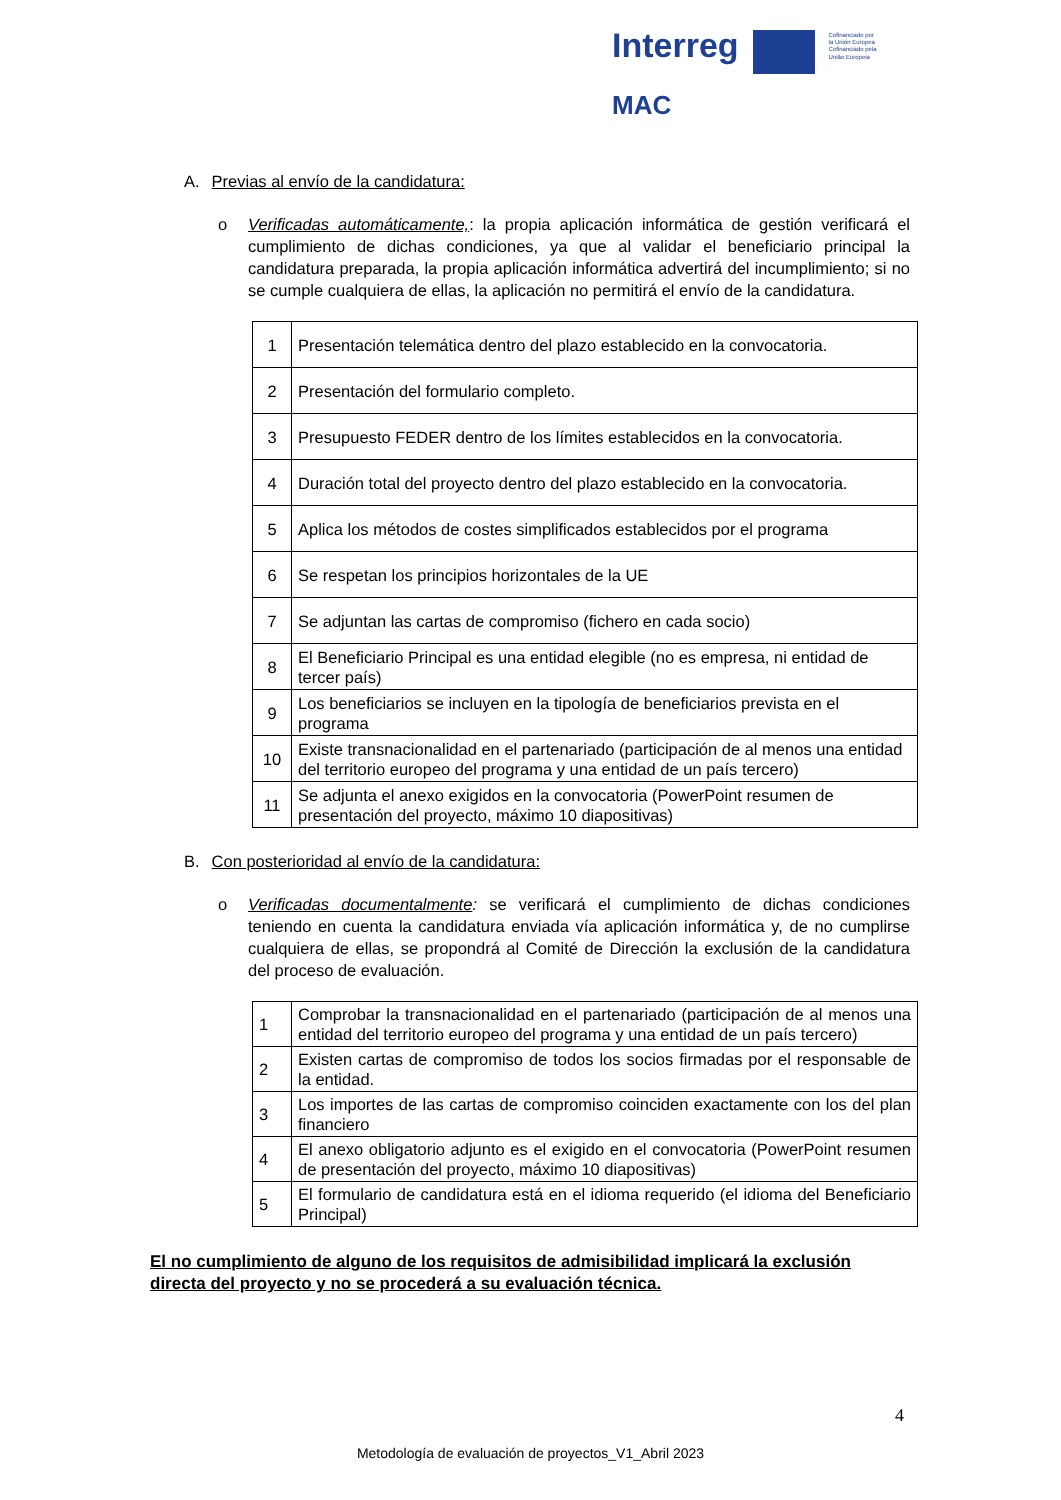Interreg
MAC
Cofinanciado por
la Unión Europea
Cofinanciado pela
União Europeia
A. Previas al envío de la candidatura:
o Verificadas automáticamente,: la propia aplicación informática de gestión verificará el cumplimiento de dichas condiciones, ya que al validar el beneficiario principal la candidatura preparada, la propia aplicación informática advertirá del incumplimiento; si no se cumple cualquiera de ellas, la aplicación no permitirá el envío de la candidatura.
| 1 | Presentación telemática dentro del plazo establecido en la convocatoria. |
| 2 | Presentación del formulario completo. |
| 3 | Presupuesto FEDER dentro de los límites establecidos en la convocatoria. |
| 4 | Duración total del proyecto dentro del plazo establecido en la convocatoria. |
| 5 | Aplica los métodos de costes simplificados establecidos por el programa |
| 6 | Se respetan los principios horizontales de la UE |
| 7 | Se adjuntan las cartas de compromiso (fichero en cada socio) |
| 8 | El Beneficiario Principal es una entidad elegible (no es empresa, ni entidad de tercer país) |
| 9 | Los beneficiarios se incluyen en la tipología de beneficiarios prevista en el programa |
| 10 | Existe transnacionalidad en el partenariado (participación de al menos una entidad del territorio europeo del programa y una entidad de un país tercero) |
| 11 | Se adjunta el anexo exigidos en la convocatoria (PowerPoint resumen de presentación del proyecto, máximo 10 diapositivas) |
B. Con posterioridad al envío de la candidatura:
o Verificadas documentalmente: se verificará el cumplimiento de dichas condiciones teniendo en cuenta la candidatura enviada vía aplicación informática y, de no cumplirse cualquiera de ellas, se propondrá al Comité de Dirección la exclusión de la candidatura del proceso de evaluación.
| 1 | Comprobar la transnacionalidad en el partenariado (participación de al menos una entidad del territorio europeo del programa y una entidad de un país tercero) |
| 2 | Existen cartas de compromiso de todos los socios firmadas por el responsable de la entidad. |
| 3 | Los importes de las cartas de compromiso coinciden exactamente con los del plan financiero |
| 4 | El anexo obligatorio adjunto es el exigido en el convocatoria (PowerPoint resumen de presentación del proyecto, máximo 10 diapositivas) |
| 5 | El formulario de candidatura está en el idioma requerido (el idioma del Beneficiario Principal) |
El no cumplimiento de alguno de los requisitos de admisibilidad implicará la exclusión directa del proyecto y no se procederá a su evaluación técnica.
4
Metodología de evaluación de proyectos_V1_Abril 2023